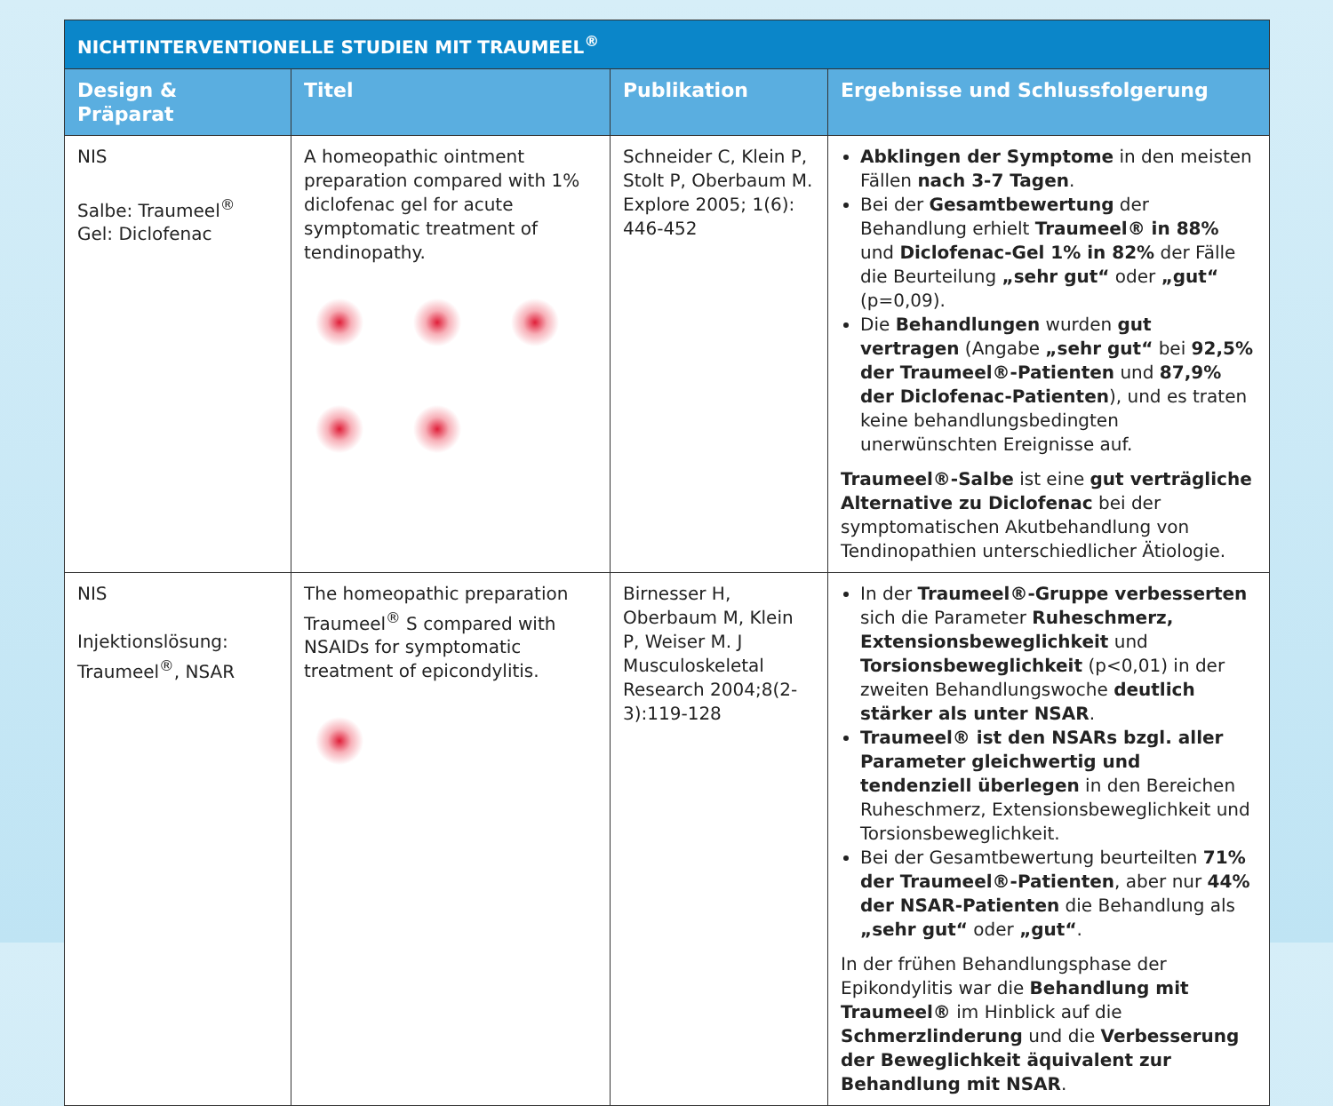| NICHTINTERVENTIONELLE STUDIEN MIT TRAUMEEL<sup>®</sup> | | | |
| --- | --- | --- | --- |
| Design & Präparat | Titel | Publikation | Ergebnisse und Schlussfolgerung |
| NIS Salbe: Traumeel<sup>®</sup> Gel: Diclofenac | A homeopathic ointment preparation compared with 1% diclofenac gel for acute symptomatic treatment of tendinopathy. | Schneider C, Klein P, Stolt P, Oberbaum M. Explore 2005; 1(6): 446-452 | Abklingen der Symptome in den meisten Fällen nach 3-7 Tagen . Bei der Gesamtbewertung der Behandlung erhielt Traumeel® in 88% und Diclofenac-Gel 1% in 82% der Fälle die Beurteilung „sehr gut“ oder „gut“ (p=0,09). Die Behandlungen wurden gut vertragen (Angabe „sehr gut“ bei 92,5% der Traumeel®-Patienten und 87,9% der Diclofenac-Patienten ), und es traten keine behandlungsbedingten unerwünschten Ereignisse auf. Traumeel®-Salbe ist eine gut verträgliche Alternative zu Diclofenac bei der symptomatischen Akutbehandlung von Tendinopathien unterschiedlicher Ätiologie. |
| NIS Injektionslösung: Traumeel<sup>®</sup>, NSAR | The homeopathic preparation Traumeel<sup>®</sup> S compared with NSAIDs for symptomatic treatment of epicondylitis. | Birnesser H, Oberbaum M, Klein P, Weiser M. J Musculoskeletal Research 2004;8(2-3):119-128 | In der Traumeel®-Gruppe verbesserten sich die Parameter Ruheschmerz, Extensionsbeweglichkeit und Torsionsbeweglichkeit (p<0,01) in der zweiten Behandlungswoche deutlich stärker als unter NSAR . Traumeel® ist den NSARs bzgl. aller Parameter gleichwertig und tendenziell überlegen in den Bereichen Ruheschmerz, Extensionsbeweglichkeit und Torsionsbeweglichkeit. Bei der Gesamtbewertung beurteilten 71% der Traumeel®-Patienten , aber nur 44% der NSAR-Patienten die Behandlung als „sehr gut“ oder „gut“ . In der frühen Behandlungsphase der Epikondylitis war die Behandlung mit Traumeel® im Hinblick auf die Schmerzlinderung und die Verbesserung der Beweglichkeit äquivalent zur Behandlung mit NSAR . |